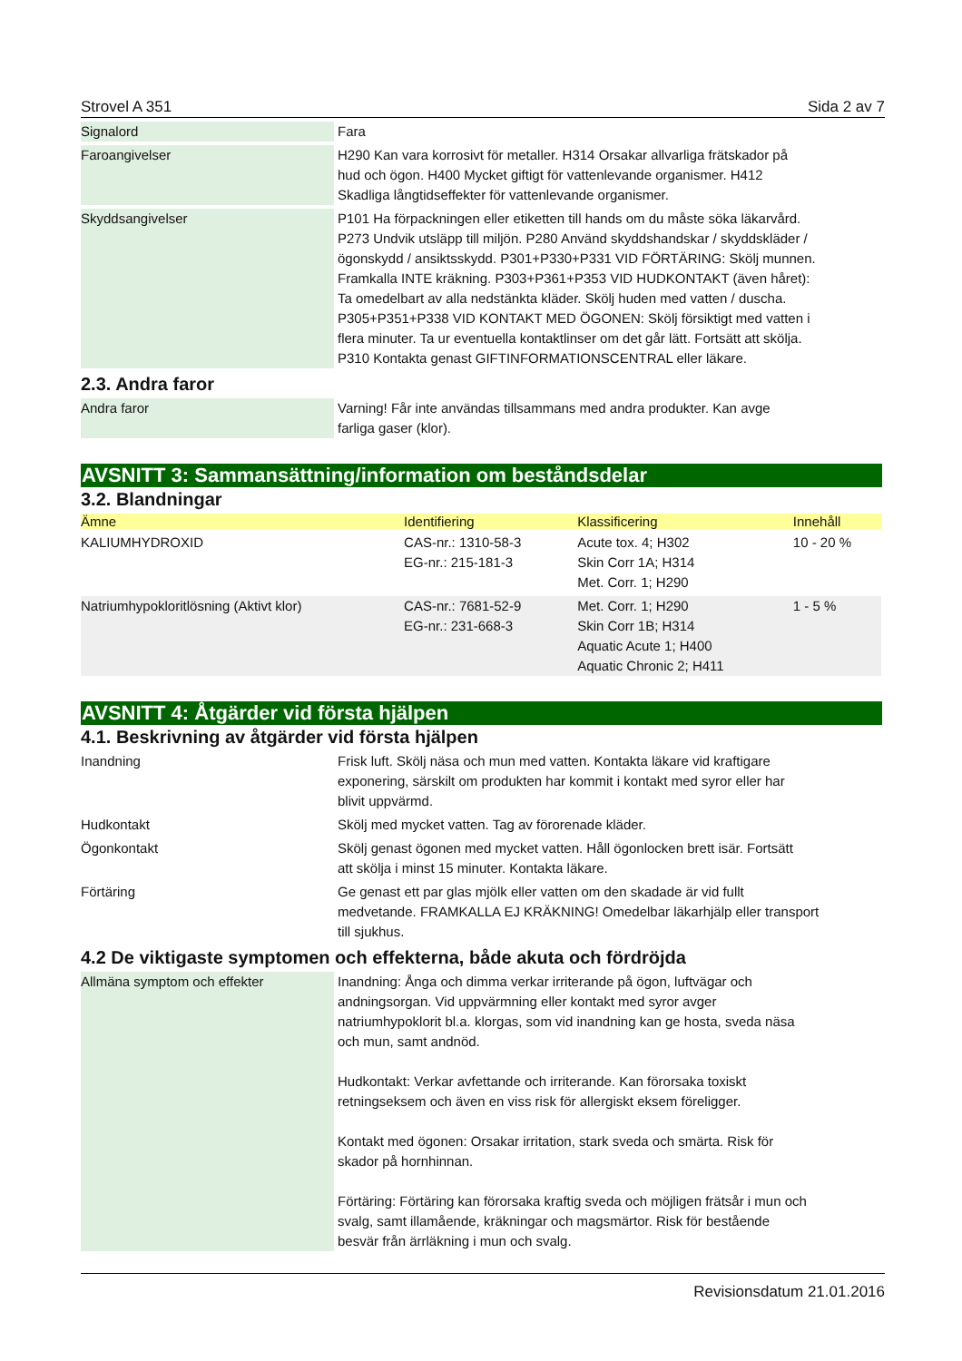Strovel A 351 Sida 2 av 7
| Signalord | Fara |
| Faroangivelser | H290 Kan vara korrosivt för metaller. H314 Orsakar allvarliga frätskador på hud och ögon. H400 Mycket giftigt för vattenlevande organismer. H412 Skadliga långtidseffekter för vattenlevande organismer. |
| Skyddsangivelser | P101 Ha förpackningen eller etiketten till hands om du måste söka läkarvård. P273 Undvik utsläpp till miljön. P280 Använd skyddshandskar / skyddskläder / ögonskydd / ansiktsskydd. P301+P330+P331 VID FÖRTÄRING: Skölj munnen. Framkalla INTE kräkning. P303+P361+P353 VID HUDKONTAKT (även håret): Ta omedelbart av alla nedstänkta kläder. Skölj huden med vatten / duscha. P305+P351+P338 VID KONTAKT MED ÖGONEN: Skölj försiktigt med vatten i flera minuter. Ta ur eventuella kontaktlinser om det går lätt. Fortsätt att skölja. P310 Kontakta genast GIFTINFORMATIONSCENTRAL eller läkare. |
2.3. Andra faror
| Andra faror | Varning! Får inte användas tillsammans med andra produkter. Kan avge farliga gaser (klor). |
AVSNITT 3: Sammansättning/information om beståndsdelar
3.2. Blandningar
| Ämne | Identifiering | Klassificering | Innehåll |
| --- | --- | --- | --- |
| KALIUMHYDROXID | CAS-nr.: 1310-58-3 EG-nr.: 215-181-3 | Acute tox. 4; H302 Skin Corr 1A; H314 Met. Corr. 1; H290 | 10 - 20 % |
| Natriumhypokloritlösning (Aktivt klor) | CAS-nr.: 7681-52-9 EG-nr.: 231-668-3 | Met. Corr. 1; H290 Skin Corr 1B; H314 Aquatic Acute 1; H400 Aquatic Chronic 2; H411 | 1 - 5 % |
AVSNITT 4: Åtgärder vid första hjälpen
4.1. Beskrivning av åtgärder vid första hjälpen
| Inandning | Frisk luft. Skölj näsa och mun med vatten. Kontakta läkare vid kraftigare exponering, särskilt om produkten har kommit i kontakt med syror eller har blivit uppvärmd. |
| Hudkontakt | Skölj med mycket vatten. Tag av förorenade kläder. |
| Ögonkontakt | Skölj genast ögonen med mycket vatten. Håll ögonlocken brett isär. Fortsätt att skölja i minst 15 minuter. Kontakta läkare. |
| Förtäring | Ge genast ett par glas mjölk eller vatten om den skadade är vid fullt medvetande. FRAMKALLA EJ KRÄKNING! Omedelbar läkarhjälp eller transport till sjukhus. |
4.2 De viktigaste symptomen och effekterna, både akuta och fördröjda
| Allmäna symptom och effekter | Inandning: Ånga och dimma verkar irriterande på ögon, luftvägar och andningsorgan. Vid uppvärmning eller kontakt med syror avger natriumhypoklorit bl.a. klorgas, som vid inandning kan ge hosta, sveda näsa och mun, samt andnöd. Hudkontakt: Verkar avfettande och irriterande. Kan förorsaka toxiskt retningseksem och även en viss risk för allergiskt eksem föreligger. Kontakt med ögonen: Orsakar irritation, stark sveda och smärta. Risk för skador på hornhinnan. Förtäring: Förtäring kan förorsaka kraftig sveda och möjligen frätsår i mun och svalg, samt illamående, kräkningar och magsmärtor. Risk för bestående besvär från ärrläkning i mun och svalg. |
Revisionsdatum 21.01.2016